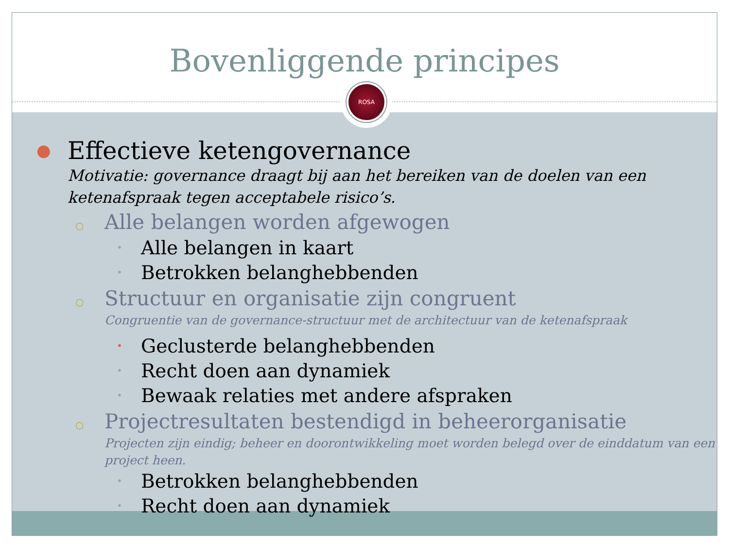Bovenliggende principes
ROSA
● Effectieve ketengovernance
Motivatie: governance draagt bij aan het bereiken van de doelen van een ketenafspraak tegen acceptabele risico’s.
○ Alle belangen worden afgewogen
• Alle belangen in kaart
• Betrokken belanghebbenden
○ Structuur en organisatie zijn congruent
Congruentie van de governance-structuur met de architectuur van de ketenafspraak
• Geclusterde belanghebbenden
• Recht doen aan dynamiek
• Bewaak relaties met andere afspraken
○ Projectresultaten bestendigd in beheerorganisatie
Projecten zijn eindig; beheer en doorontwikkeling moet worden belegd over de einddatum van een project heen.
• Betrokken belanghebbenden
• Recht doen aan dynamiek